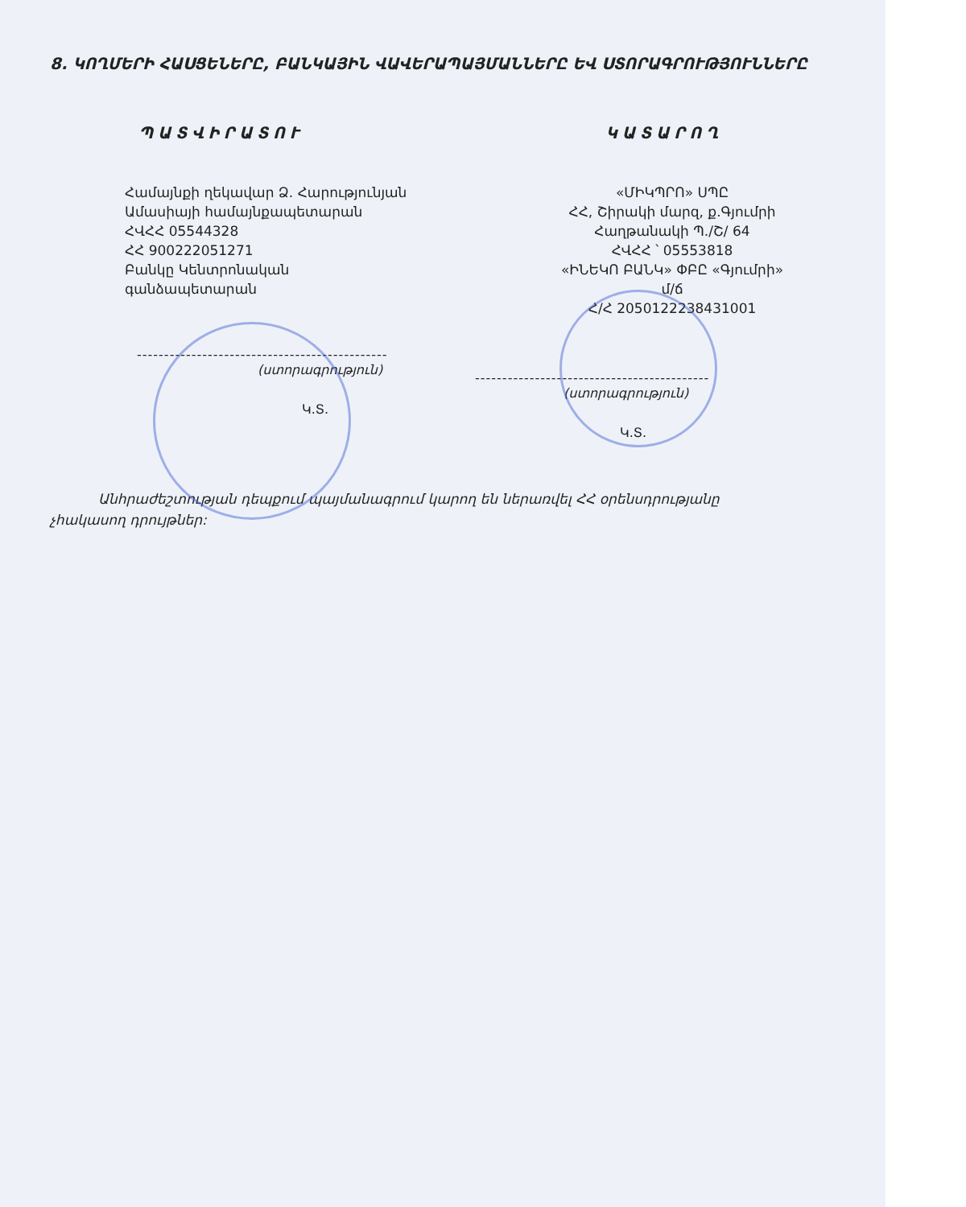8. ԿՈՂՄԵՐԻ ՀԱՍՑԵՆԵՐԸ, ԲԱՆԿԱՅԻՆ ՎԱՎԵՐԱՊԱՅՄԱՆՆԵՐԸ ԵՎ ՍՏՈՐԱԳՐՈՒԹՅՈՒՆՆԵՐԸ
ՊԱՏՎԻՐԱՏՈՒ
Համայնքի ղեկավար Ձ. Հարությունյան
Ամասիայի համայնքապետարան
ՀՎՀՀ 05544328
ՀՀ 900222051271
Բանկը Կենտրոնական
գանձապետարան
----------------------------------------------
(ստորագրություն)
Կ.Տ.
ԿԱՏԱՐՈՂ
«ՄԻԿՊՐՈ» ՍՊԸ
ՀՀ, Շիրակի մարզ, ք.Գյումրի
Հաղթանակի Պ./Շ/ 64
ՀՎՀՀ ՝ 05553818
«ԻՆԵԿՈ ԲԱՆԿ» ՓԲԸ «Գյումրի»
մ/ճ
Հ/Հ 2050122238431001
-------------------------------------------
(ստորագրություն)
Կ.Տ.
Անհրաժեշտության դեպքում պայմանագրում կարող են ներառվել ՀՀ օրենսդրությանը չհակասող դրույթներ: